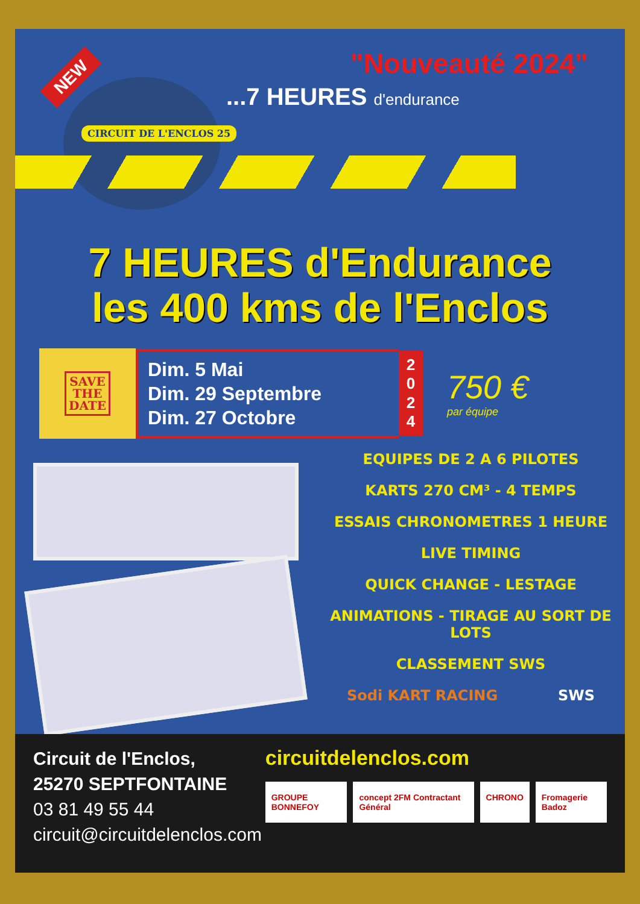NEW
CIRCUIT DE L'ENCLOS 25
"Nouveauté 2024"
...7 HEURES d'endurance
7 HEURES d'Endurance
les 400 kms de l'Enclos
SAVE
THE
DATE
Dim. 5 Mai
Dim. 29 Septembre
Dim. 27 Octobre
2
0
2
4
750 €
par équipe
EQUIPES DE 2 A 6 PILOTES
KARTS 270 CM³ - 4 TEMPS
ESSAIS CHRONOMETRES 1 HEURE
LIVE TIMING
QUICK CHANGE - LESTAGE
ANIMATIONS - TIRAGE AU SORT DE LOTS
CLASSEMENT SWS
Sodi KART RACING SWS
Circuit de l'Enclos,
25270 SEPTFONTAINE
03 81 49 55 44
circuit@circuitdelenclos.com
circuitdelenclos.com
GROUPE BONNEFOY concept 2FM Contractant Général
CHRONO Fromagerie Badoz